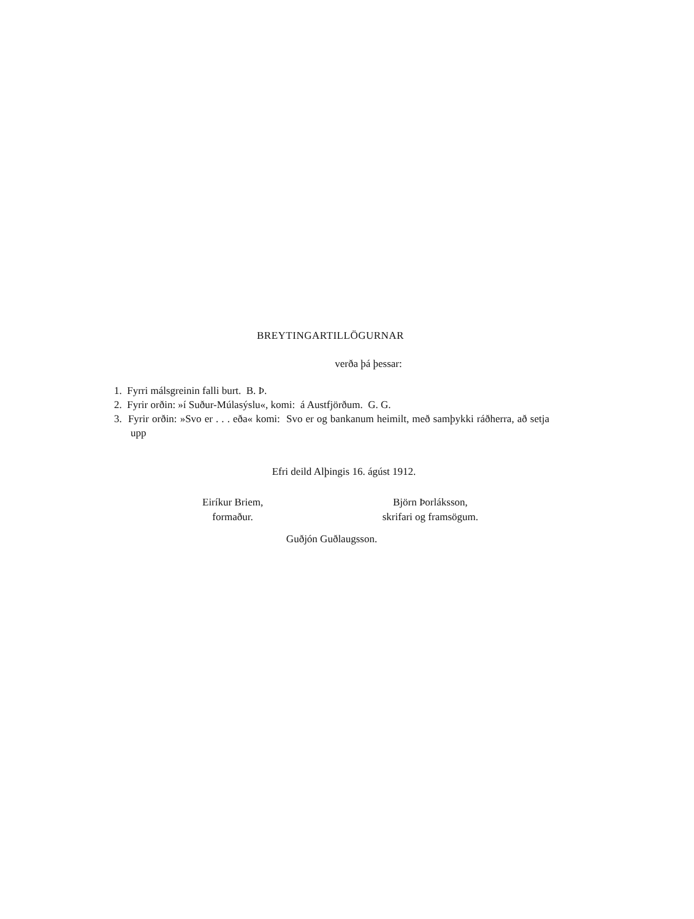BREYTINGARTILLÖGURNAR
verða þá þessar:
1. Fyrri málsgreinin falli burt. B. Þ.
2. Fyrir orðin: »í Suður-Múlasýslu«, komi: á Austfjörðum. G. G.
3. Fyrir orðin: »Svo er . . . eða« komi: Svo er og bankanum heimilt, með samþykki ráðherra, að setja upp
Efri deild Alþingis 16. ágúst 1912.
Eiríkur Briem,
formaður.
Björn Þorláksson,
skrifari og framsögum.
Guðjón Guðlaugsson.